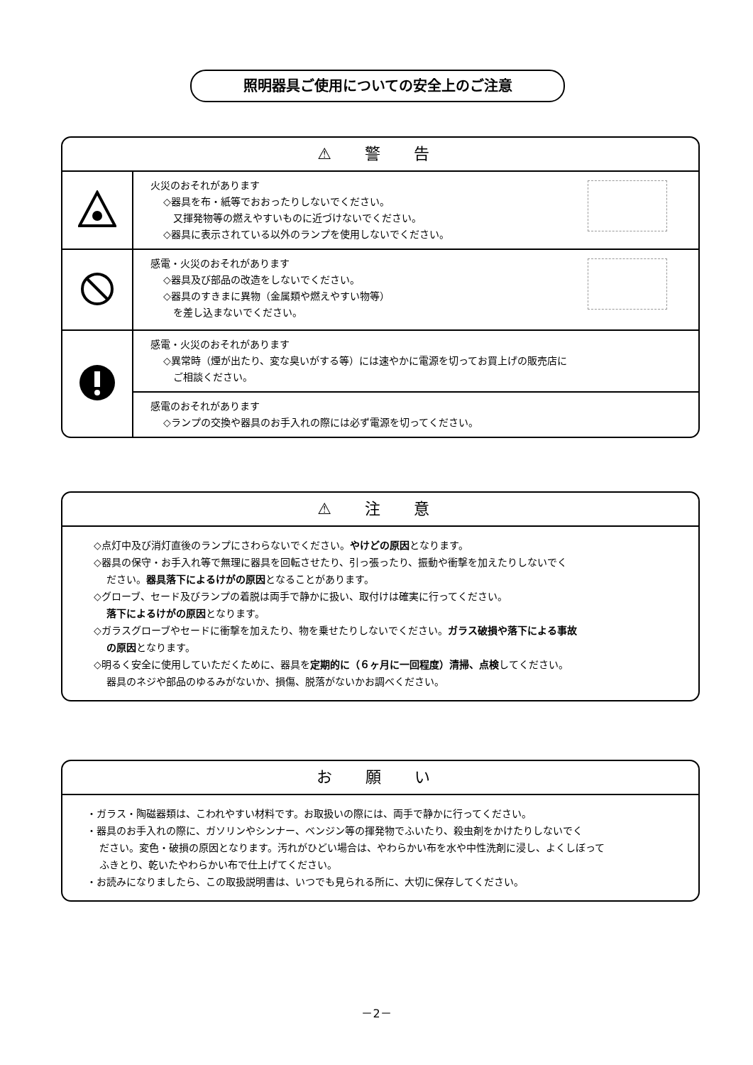照明器具ご使用についての安全上のご注意
⚠ 警 告
| | 火災のおそれがあります ◇器具を布・紙等でおおったりしないでください。 又揮発物等の燃えやすいものに近づけないでください。 ◇器具に表示されている以外のランプを使用しないでください。 |
| | 感電・火災のおそれがあります ◇器具及び部品の改造をしないでください。 ◇器具のすきまに異物（金属類や燃えやすい物等） を差し込まないでください。 |
| | 感電・火災のおそれがあります ◇異常時（煙が出たり、変な臭いがする等）には速やかに電源を切ってお買上げの販売店に ご相談ください。 |
| | 感電のおそれがあります ◇ランプの交換や器具のお手入れの際には必ず電源を切ってください。 |
⚠ 注 意
◇点灯中及び消灯直後のランプにさわらないでください。やけどの原因となります。
◇器具の保守・お手入れ等で無理に器具を回転させたり、引っ張ったり、振動や衝撃を加えたりしないでく
ださい。器具落下によるけがの原因となることがあります。
◇グローブ、セード及びランプの着脱は両手で静かに扱い、取付けは確実に行ってください。
落下によるけがの原因となります。
◇ガラスグローブやセードに衝撃を加えたり、物を乗せたりしないでください。ガラス破損や落下による事故
の原因となります。
◇明るく安全に使用していただくために、器具を定期的に（６ヶ月に一回程度）清掃、点検してください。
器具のネジや部品のゆるみがないか、損傷、脱落がないかお調べください。
お 願 い
・ガラス・陶磁器類は、こわれやすい材料です。お取扱いの際には、両手で静かに行ってください。
・器具のお手入れの際に、ガソリンやシンナー、ベンジン等の揮発物でふいたり、殺虫剤をかけたりしないでく
ださい。変色・破損の原因となります。汚れがひどい場合は、やわらかい布を水や中性洗剤に浸し、よくしぼって
ふきとり、乾いたやわらかい布で仕上げてください。
・お読みになりましたら、この取扱説明書は、いつでも見られる所に、大切に保存してください。
－2－